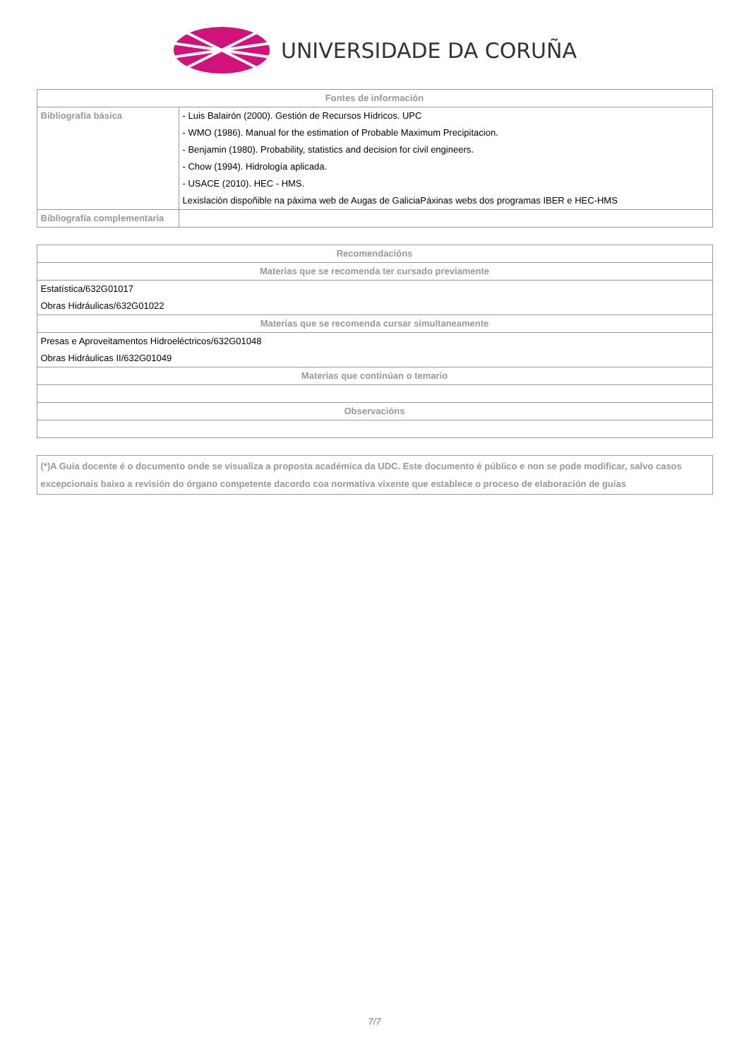UNIVERSIDADE DA CORUÑA
| Fontes de información | |
| --- | --- |
| Bibliografía básica | - Luis Balairón (2000). Gestión de Recursos Hídricos. UPC - WMO (1986). Manual for the estimation of Probable Maximum Precipitacion. - Benjamin (1980). Probability, statistics and decision for civil engineers. - Chow (1994). Hidrología aplicada. - USACE (2010). HEC - HMS. Lexislación dispoñible na páxima web de Augas de GaliciaPáxinas webs dos programas IBER e HEC-HMS |
| Bibliografía complementaria | |
| Recomendacións |
| --- |
| Materias que se recomenda ter cursado previamente |
| Estatística/632G01017 Obras Hidráulicas/632G01022 |
| Materias que se recomenda cursar simultaneamente |
| Presas e Aproveitamentos Hidroeléctricos/632G01048 Obras Hidráulicas II/632G01049 |
| Materias que continúan o temario |
| Observacións |
(*)A Guía docente é o documento onde se visualiza a proposta académica da UDC. Este documento é público e non se pode modificar, salvo casos excepcionais baixo a revisión do órgano competente dacordo coa normativa vixente que establece o proceso de elaboración de guías
7/7